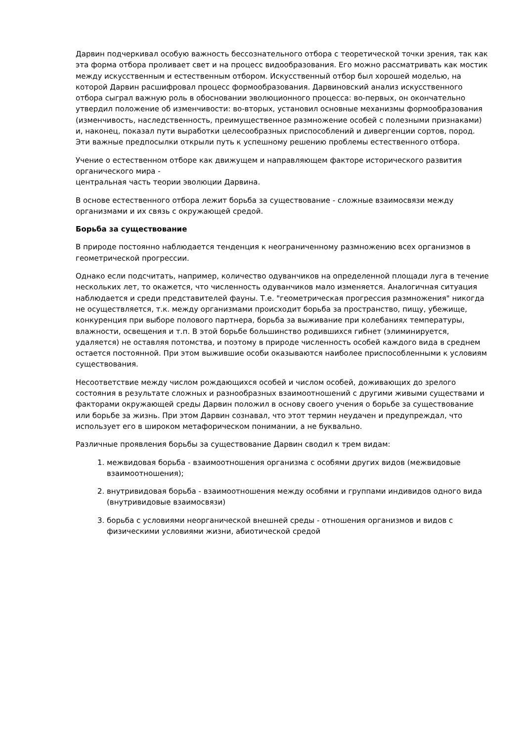Дарвин подчеркивал особую важность бессознательного отбора с теоретической точки зрения, так как эта форма отбора проливает свет и на процесс видообразования. Его можно рассматривать как мостик между искусственным и естественным отбором. Искусственный отбор был хорошей моделью, на которой Дарвин расшифровал процесс формообразования. Дарвиновский анализ искусственного отбора сыграл важную роль в обосновании эволюционного процесса: во-первых, он окончательно утвердил положение об изменчивости: во-вторых, установил основные механизмы формообразования (изменчивость, наследственность, преимущественное размножение особей с полезными признаками) и, наконец, показал пути выработки целесообразных приспособлений и дивергенции сортов, пород. Эти важные предпосылки открыли путь к успешному решению проблемы естественного отбора.
Учение о естественном отборе как движущем и направляющем факторе исторического развития органического мира -
центральная часть теории эволюции Дарвина.
В основе естественного отбора лежит борьба за существование - сложные взаимосвязи между организмами и их связь с окружающей средой.
Борьба за существование
В природе постоянно наблюдается тенденция к неограниченному размножению всех организмов в геометрической прогрессии.
Однако если подсчитать, например, количество одуванчиков на определенной площади луга в течение нескольких лет, то окажется, что численность одуванчиков мало изменяется. Аналогичная ситуация наблюдается и среди представителей фауны. Т.е. "геометрическая прогрессия размножения" никогда не осуществляется, т.к. между организмами происходит борьба за пространство, пищу, убежище, конкуренция при выборе полового партнера, борьба за выживание при колебаниях температуры, влажности, освещения и т.п. В этой борьбе большинство родившихся гибнет (элиминируется, удаляется) не оставляя потомства, и поэтому в природе численность особей каждого вида в среднем остается постоянной. При этом выжившие особи оказываются наиболее приспособленными к условиям существования.
Несоответствие между числом рождающихся особей и числом особей, доживающих до зрелого состояния в результате сложных и разнообразных взаимоотношений с другими живыми существами и факторами окружающей среды Дарвин положил в основу своего учения о борьбе за существование или борьбе за жизнь. При этом Дарвин сознавал, что этот термин неудачен и предупреждал, что использует его в широком метафорическом понимании, а не буквально.
Различные проявления борьбы за существование Дарвин сводил к трем видам:
1. межвидовая борьба - взаимоотношения организма с особями других видов (межвидовые взаимоотношения);
2. внутривидовая борьба - взаимоотношения между особями и группами индивидов одного вида (внутривидовые взаимосвязи)
3. борьба с условиями неорганической внешней среды - отношения организмов и видов с физическими условиями жизни, абиотической средой